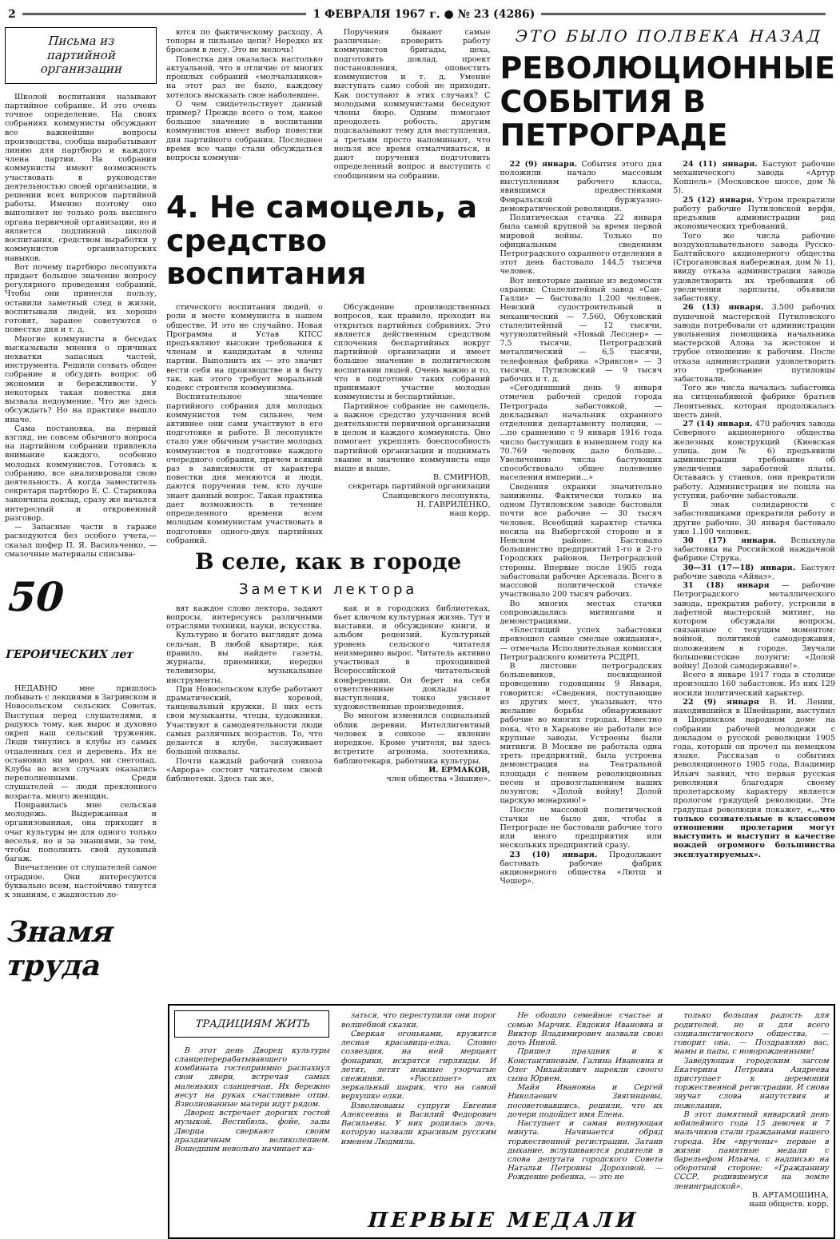2 1 ФЕВРАЛЯ 1967 г. ● № 23 (4286)
Письма из партийной организации
Школой воспитания называют партийное собрание. И это очень точное определение. На своих собраниях коммунисты обсуждают все важнейшие вопросы производства, сообща вырабатывают линию для партбюро и каждого члена партии. На собрании коммунисты имеют возможность участвовать в руководстве деятельностью своей организации, в решении всех вопросов партийной работы. Именно поэтому оно выполняет не только роль высшего органа первичной организации, но и является подлинной школой воспитания, средством выработки у коммунистов организаторских навыков.
Вот почему партбюро лесопункта придает большое значение вопросу регулярного проведения собраний. Чтобы они принесли пользу, оставили заметный след в жизни, воспитывали людей, их хорошо готовят, заранее советуются о повестке дня и т. д.
Многие коммунисты в беседах высказывали мнения о причинах нехватки запасных частей, инструмента. Решили созвать общее собрание и обсудить вопрос об экономии и бережливости. У некоторых такая повестка дня вызвала недоумение. Что же здесь обсуждать? Но на практике вышло иначе.
Сама постановка, на первый взгляд, не совсем обычного вопроса на партийном собрании привлекла внимание каждого, особенно молодых коммунистов. Готовясь к собранию, все анализировали свою деятельность. А когда заместитель секретаря партбюро Е. С. Старикова закончила доклад, сразу же начался интересный и откровенный разговор.
— Запасные части в гараже расходуются без особого учета,— сказал шофер П. Я. Васильченко, — смазочные материалы списыва-
50 ГЕРОИЧЕСКИХ лет
НЕДАВНО мне пришлось побывать с лекциями в Загривском и Новосельском сельских Советах. Выступая перед слушателями, я радуюсь тому, как вырос и духовно окреп наш сельский труженик. Люди тянулись в клубы из самых отдаленных сел и деревень. Их не остановил ни мороз, ни снегопад. Клубы во всех случаях оказались переполненными. Среди слушателей — люди преклонного возраста, много женщин.
Понравилась мне сельская молодежь. Выдержанная и организованная, она приходит в очаг культуры не для одного только веселья, но и за знаниями, за тем, чтобы пополнить свой духовный багаж.
Впечатление от слушателей самое отрадное. Они интересуются буквально всем, настойчиво тянутся к знаниям, с жадностью ло-
Знамя труда
ются по фактическому расходу. А топоры и пильные цепи? Нередко их бросаем в лесу. Это не мелочь!
Повестка дня оказалась настолько актуальной, что в отличие от многих прошлых собраний «молчальников» на этот раз не было, каждому хотелось высказать свое наболевшее.
О чем свидетельствует данный пример? Прежде всего о том, какое большое значение в воспитании коммунистов имеет выбор повестки дня партийного собрания. Последнее время все чаще стали обсуждаться вопросы коммуни-
Поручения бывают самые различные: проверить работу коммунистов бригады, цеха, подготовить доклад, проект постановления, оповестить коммунистов и т. д. Умение выступать само собой не приходит. Как поступают в этих случаях? С молодыми коммунистами беседуют члены бюро. Одним помогают преодолеть робость, другим подсказывают тему для выступления, а третьим просто напоминают, что нельзя все время отмалчиваться, и дают поручения подготовить определенный вопрос и выступить с сообщением на собрании.
4. Не самоцель, а средство воспитания
стического воспитания людей, о роли и месте коммуниста в нашем обществе. И это не случайно. Новая Программа и Устав КПСС предъявляют высокие требования к членам и кандидатам в члены партии. Выполнить их — это значит вести себя на производстве и в быту так, как этого требует моральный кодекс строителя коммунизма.
Воспитательное значение партийного собрания для молодых коммунистов тем сильнее, чем активнее они сами участвуют в его подготовке и работе. В лесопункте стало уже обычным участие молодых коммунистов в подготовке каждого очередного собрания, причем всякий раз в зависимости от характера повестки дня меняются и люди, даются поручения тем, кто лучше знает данный вопрос. Такая практика дает возможность в течение определенного времени всем молодым коммунистам участвовать в подготовке одного-двух партийных собраний.
Обсуждение производственных вопросов, как правило, проходит на открытых партийных собраниях. Это является действенным средством сплочения беспартийных вокруг партийной организации и имеет большое значение в политическом воспитании людей. Очень важно и то, что в подготовке таких собраний принимают участие молодые коммунисты и беспартийные.
Партийное собрание не самоцель, а важное средство улучшения всей деятельности первичной организации в целом и каждого коммуниста. Оно помогает укреплять боеспособность партийной организации и поднимать звание и значение коммуниста еще выше и выше.
В. СМИРНОВ,
секретарь партийной организации Сланцевского лесопункта,
Н. ГАВРИЛЕНКО,
наш корр.
В селе, как в городе
Заметки лектора
вят каждое слово лектора, задают вопросы, интересуясь различными отраслями техники, науки, искусства.
Культурно и богато выглядят дома сельчан. В любой квартире, как правило, вы найдете газеты, журналы, приемники, нередко телевизоры, музыкальные инструменты.
При Новосельском клубе работают драматический, хоровой, танцевальный кружки. В них есть свои музыканты, чтецы, художники. Участвуют в самодеятельности люди самых различных возрастов. То, что делается в клубе, заслуживает большой похвалы.
Почти каждый рабочий совхоза «Аврора» состоит читателем своей библиотеки. Здесь так же,
как и в городских библиотеках, бьет ключом культурная жизнь. Тут и выставки, и обсуждение книги, и альбом рецензий. Культурный уровень сельского читателя неизмеримо вырос. Читатель активно участвовал в проходившей Всероссийской читательской конференции. Он берет на себя ответственные доклады и выступления, тонко уясняет художественные произведения.
Во многом изменился социальный облик деревни. Интеллигентный человек в совхозе — явление нередкое. Кроме учителя, вы здесь встретите агронома, зоотехника, библиотекаря, работника культуры.
И. ЕРМАКОВ,
член общества «Знание».
ЭТО БЫЛО ПОЛВЕКА НАЗАД
РЕВОЛЮЦИОННЫЕ СОБЫТИЯ В ПЕТРОГРАДЕ
22 (9) января. События этого дня положили начало массовым выступлениям рабочего класса, явившимся предвестниками Февральской буржуазно-демократической революции.
Политическая стачка 22 января была самой крупной за время первой мировой войны. Только по официальным сведениям Петроградского охранного отделения в этот день бастовало 144,5 тысячи человек.
Вот некоторые данные из ведомости охранки: Сталелитейный завод «Сан-Галли» — бастовало 1.200 человек, Невский судостроительный и механический — 7.560, Обуховский сталелитейный — 12 тысячи, чугунолитейный «Новый Лесснер» — 7,5 тысячи, Петроградский металлический — 6,5 тысячи, телефонная фабрика «Эриксон» — 3 тысячи, Путиловский — 9 тысяч рабочих и т. д.
«Сегодняшний день 9 января отмечен рабочей средой города Петрограда забастовкой, — докладывал начальник охранного отделения департаменту полиции, — ...по сравнению с 9 января 1916 года число бастующих в нынешнем году на 70.769 человек дало больше... Увеличению числа бастующих способствовало общее полевение населения империи...»
Сведения охранки значительно занижены. Фактически только на одном Путиловском заводе бастовали почти все рабочие — 30 тысяч человек. Всеобщий характер стачка носила на Выборгской стороне и в Невском районе. Бастовало большинство предприятий 1-го и 2-го Городских районов, Петроградской стороны. Впервые после 1905 года забастовали рабочие Арсенала. Всего в массовой политической стачке участвовало 200 тысяч рабочих.
Во многих местах стачки сопровождались митингами и демонстрациями.
«Блестящий успех забастовки превзошел самые смелые ожидания», — отмечала Исполнительная комиссия Петроградского комитета РСДРП.
В листовке петроградских большевиков, посвященной проведению годовщины 9 Января, говорится: «Сведения, поступающие из других мест, указывают, что желание борьбы обнаруживают рабочие во многих городах. Известно пока, что в Харькове не работали все крупные заводы. Устроены были митинги. В Москве не работала одна треть предприятий, была устроена демонстрация на Театральной площади с пением революционных песен и провозглашением наших лозунгов: «Долой войну! Долой царскую монархию!»
После массовой политической стачки не было дня, чтобы в Петрограде не бастовали рабочие того или иного предприятия или нескольких предприятий сразу.
23 (10) января. Продолжают бастовать рабочие фабрик акционерного общества «Лютш и Чешер».
24 (11) января. Бастуют рабочие механического завода «Артур Коппель» (Московское шоссе, дом № 5).
25 (12) января. Утром прекратили работу рабочие Путиловской верфи, предъявив администрации ряд экономических требований.
Того же числа рабочие воздухоплавательного завода Русско-Балтийского акционерного общества (Строгановская набережная, дом № 1), ввиду отказа администрации завода удовлетворить их требования об увеличении зарплаты, объявили забастовку.
26 (13) января. 3.500 рабочих пушечной мастерской Путиловского завода потребовали от администрации увольнения помощника начальника мастерской Алова за жестокое и грубое отношение к рабочим. После отказа администрации удовлетворить это требование путиловцы забастовали.
Того же числа началась забастовка на ситценабивной фабрике братьев Леонтьевых, которая продолжалась шесть дней.
27 (14) января. 470 рабочих завода Северного акционерного общества железных конструкций (Киевская улица, дом № 6) предъявили администрации требование об увеличении заработной платы. Оставаясь у станков, они прекратили работу. Администрация не пошла на уступки, рабочие забастовали.
В знак солидарности с забастовщиками прекратили работу и другие рабочие. 30 января бастовало уже 1.100 человек.
30 (17) января. Вспыхнула забастовка на Российской наждачной фабрике Струка.
30—31 (17—18) января. Бастуют рабочие завода «Айваз».
31 (18) января — рабочие Петроградского металлического завода, прекратив работу, устроили в лафетной мастерской митинг, на котором обсуждали вопросы, связанные с текущим моментом: войной, политикой самодержавия, положением в городе. Звучали большевистские лозунги: «Долой войну! Долой самодержавие!».
Всего в январе 1917 года в столице произошло 160 забастовок. Из них 129 носили политический характер.
22 (9) января В. И. Ленин, находившийся в Швейцарии, выступил в Цюрихском народном доме на собрании рабочей молодежи с докладом о русской революции 1905 года, который он прочел на немецком языке. Рассказав о событиях революционного 1905 года, Владимир Ильич заявил, что первая русская революция благодаря своему пролетарскому характеру является прологом грядущей революции. Эта грядущая революция покажет, «...что только сознательные в классовом отношении пролетарии могут выступить и выступят в качестве вождей огромного большинства эксплуатируемых».
ТРАДИЦИЯМ ЖИТЬ
В этот день Дворец культуры сланцеперерабатывающего комбината гостеприимно распахнул свои двери, встречая самых маленьких сланцевчан. Их бережно несут на руках счастливые отцы. Взволнованные матери идут рядом.
Дворец встречает дорогих гостей музыкой. Вестибюль, фойе, залы Дворца сверкают своим праздничным великолепием. Вошедшим невольно начинает ка-
заться, что переступили они порог волшебной сказки.
Сверкая огоньками, кружится лесная красавица-елка. Словно созвездия, на ней мерцают фонарики, искрятся гирлянды. И летят, летят нежные узорчатые снежинки. «Рассыпает» их зеркальный шарик, что на самой верхушке елки.
Взволнованы супруги Евгения Алексеевна и Василий Федорович Васильевы. У них родилась дочь, которую назвали красивым русским именем Людмила.
Не обошло семейное счастье и семью Марчик. Евдокия Ивановна и Виктор Владимирович назвали свою дочь Инной.
Пришел праздник и к Константиновым. Галина Ивановна и Олег Михайлович нарекли своего сына Юрием.
Майя Ивановна и Сергей Николаевич Звягинцевы, посоветовавшись, решили, что их дочери подойдет имя Елена.
Наступает и самая волнующая минута. Начинается обряд торжественной регистрации. Затаив дыхание, вслушиваются родители в слова депутата городского Совета Натальи Петровны Дороховой. — Рождение ребенка, — это не
только большая радость для родителей, но и для всего социалистического общества, — говорит она. — Поздравляю вас, мамы и папы, с новорожденными!
Заведующая городским загсом Екатерина Петровна Андреева приступает к церемонии торжественной регистрации. И снова звучат слова напутствия и пожелания.
В этот памятный январский день юбилейного года 15 девочек и 7 мальчиков стали гражданами нашего города. Им «вручены» первые в жизни памятные медали с барельефом Ильича, с надписью на оборотной стороне: «Гражданину СССР, родившемуся на земле ленинградской».
В. АРТАМОШИНА,
наш обществ. корр.
ПЕРВЫЕ МЕДАЛИ